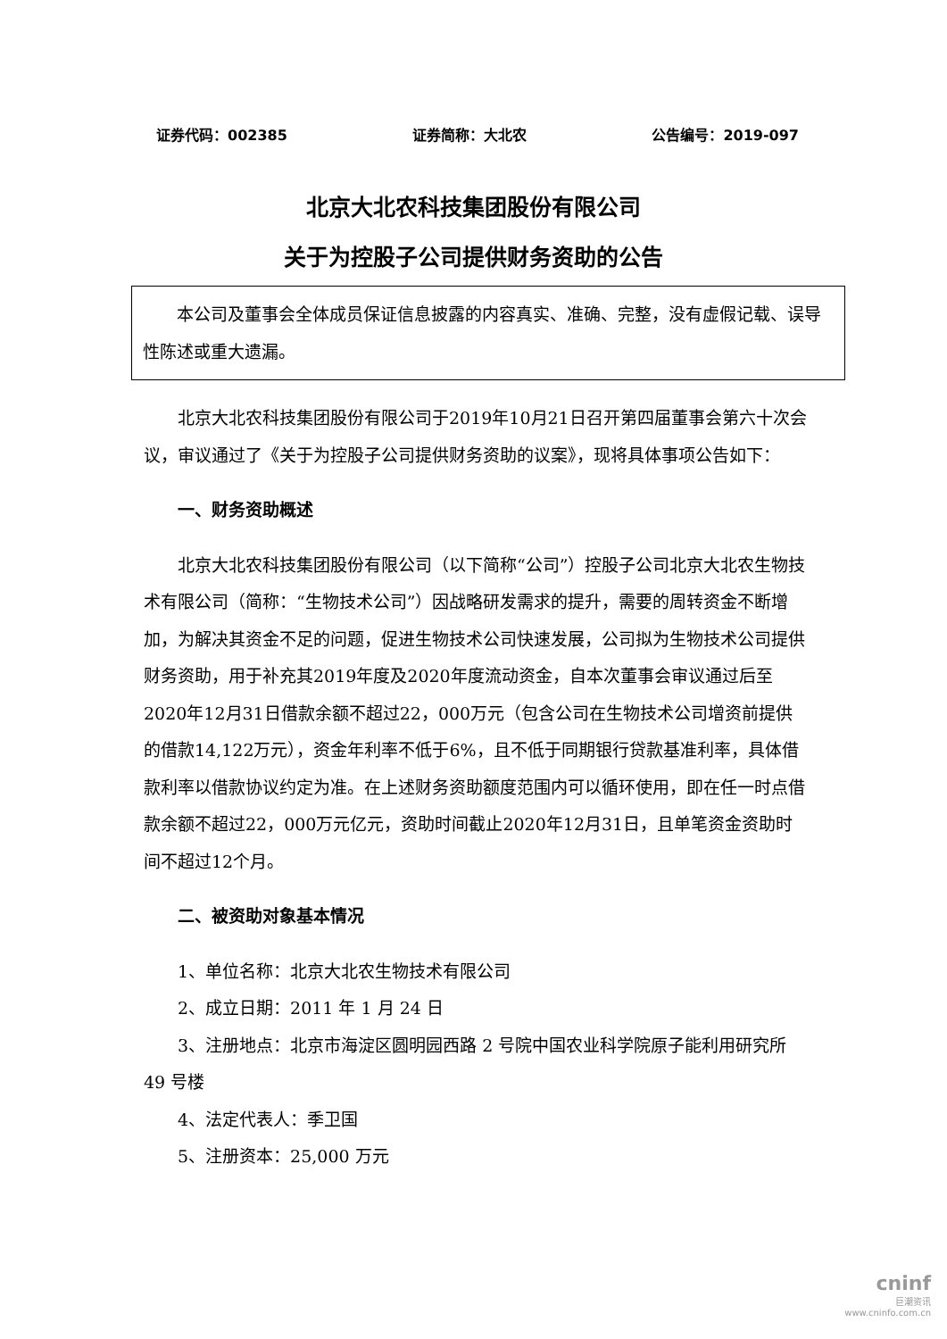证券代码：002385 证券简称：大北农 公告编号：2019-097
北京大北农科技集团股份有限公司
关于为控股子公司提供财务资助的公告
本公司及董事会全体成员保证信息披露的内容真实、准确、完整，没有虚假记载、误导性陈述或重大遗漏。
北京大北农科技集团股份有限公司于2019年10月21日召开第四届董事会第六十次会议，审议通过了《关于为控股子公司提供财务资助的议案》，现将具体事项公告如下：
一、财务资助概述
北京大北农科技集团股份有限公司（以下简称“公司”）控股子公司北京大北农生物技术有限公司（简称：“生物技术公司”）因战略研发需求的提升，需要的周转资金不断增加，为解决其资金不足的问题，促进生物技术公司快速发展，公司拟为生物技术公司提供财务资助，用于补充其2019年度及2020年度流动资金，自本次董事会审议通过后至2020年12月31日借款余额不超过22，000万元（包含公司在生物技术公司增资前提供的借款14,122万元），资金年利率不低于6%，且不低于同期银行贷款基准利率，具体借款利率以借款协议约定为准。在上述财务资助额度范围内可以循环使用，即在任一时点借款余额不超过22，000万元亿元，资助时间截止2020年12月31日，且单笔资金资助时间不超过12个月。
二、被资助对象基本情况
1、单位名称：北京大北农生物技术有限公司
2、成立日期：2011 年 1 月 24 日
3、注册地点：北京市海淀区圆明园西路 2 号院中国农业科学院原子能利用研究所 49 号楼
4、法定代表人：季卫国
5、注册资本：25,000 万元
cninf
巨潮资讯
www.cninfo.com.cn